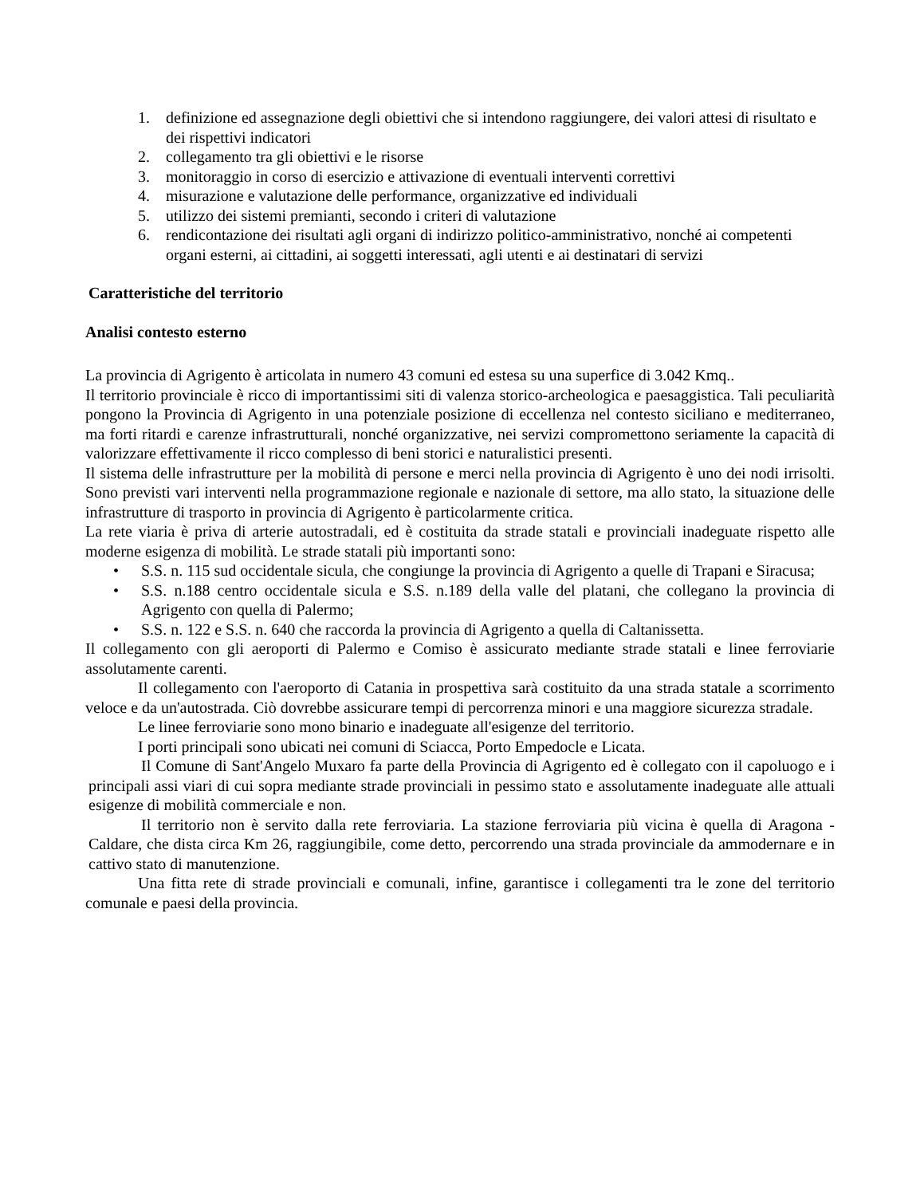1. definizione ed assegnazione degli obiettivi che si intendono raggiungere, dei valori attesi di risultato e dei rispettivi indicatori
2. collegamento tra gli obiettivi e le risorse
3. monitoraggio in corso di esercizio e attivazione di eventuali interventi correttivi
4. misurazione e valutazione delle performance, organizzative ed individuali
5. utilizzo dei sistemi premianti, secondo i criteri di valutazione
6. rendicontazione dei risultati agli organi di indirizzo politico-amministrativo, nonché ai competenti organi esterni, ai cittadini, ai soggetti interessati, agli utenti e ai destinatari di servizi
Caratteristiche del territorio
Analisi contesto esterno
La provincia di Agrigento è articolata in numero 43 comuni ed estesa su una superfice di 3.042 Kmq..
Il territorio provinciale è ricco di importantissimi siti di valenza storico-archeologica e paesaggistica. Tali peculiarità pongono la Provincia di Agrigento in una potenziale posizione di eccellenza nel contesto siciliano e mediterraneo, ma forti ritardi e carenze infrastrutturali, nonché organizzative, nei servizi compromettono seriamente la capacità di valorizzare effettivamente il ricco complesso di beni storici e naturalistici presenti.
Il sistema delle infrastrutture per la mobilità di persone e merci nella provincia di Agrigento è uno dei nodi irrisolti. Sono previsti vari interventi nella programmazione regionale e nazionale di settore, ma allo stato, la situazione delle infrastrutture di trasporto in provincia di Agrigento è particolarmente critica.
La rete viaria è priva di arterie autostradali, ed è costituita da strade statali e provinciali inadeguate rispetto alle moderne esigenza di mobilità. Le strade statali più importanti sono:
• S.S. n. 115 sud occidentale sicula, che congiunge la provincia di Agrigento a quelle di Trapani e Siracusa;
• S.S. n.188 centro occidentale sicula e S.S. n.189 della valle del platani, che collegano la provincia di Agrigento con quella di Palermo;
• S.S. n. 122 e S.S. n. 640 che raccorda la provincia di Agrigento a quella di Caltanissetta.
Il collegamento con gli aeroporti di Palermo e Comiso è assicurato mediante strade statali e linee ferroviarie assolutamente carenti.
Il collegamento con l'aeroporto di Catania in prospettiva sarà costituito da una strada statale a scorrimento veloce e da un'autostrada. Ciò dovrebbe assicurare tempi di percorrenza minori e una maggiore sicurezza stradale.
Le linee ferroviarie sono mono binario e inadeguate all'esigenze del territorio.
I porti principali sono ubicati nei comuni di Sciacca, Porto Empedocle e Licata.
Il Comune di Sant'Angelo Muxaro fa parte della Provincia di Agrigento ed è collegato con il capoluogo e i principali assi viari di cui sopra mediante strade provinciali in pessimo stato e assolutamente inadeguate alle attuali esigenze di mobilità commerciale e non.
Il territorio non è servito dalla rete ferroviaria. La stazione ferroviaria più vicina è quella di Aragona - Caldare, che dista circa Km 26, raggiungibile, come detto, percorrendo una strada provinciale da ammodernare e in cattivo stato di manutenzione.
Una fitta rete di strade provinciali e comunali, infine, garantisce i collegamenti tra le zone del territorio comunale e paesi della provincia.